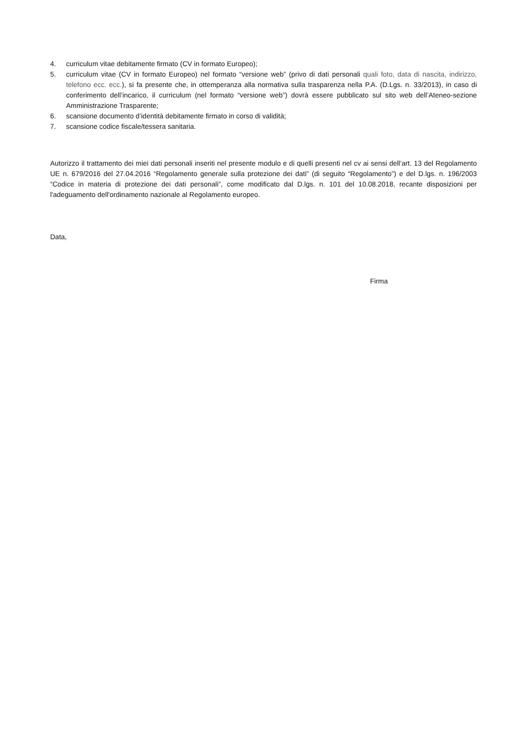4. curriculum vitae debitamente firmato (CV in formato Europeo);
5. curriculum vitae (CV in formato Europeo) nel formato “versione web” (privo di dati personali quali foto, data di nascita, indirizzo, telefono ecc. ecc.), si fa presente che, in ottemperanza alla normativa sulla trasparenza nella P.A. (D.Lgs. n. 33/2013), in caso di conferimento dell’incarico, il curriculum (nel formato “versione web”) dovrà essere pubblicato sul sito web dell’Ateneo-sezione Amministrazione Trasparente;
6. scansione documento d’identità debitamente firmato in corso di validità;
7. scansione codice fiscale/tessera sanitaria.
Autorizzo il trattamento dei miei dati personali inseriti nel presente modulo e di quelli presenti nel cv ai sensi dell’art. 13 del Regolamento UE n. 679/2016 del 27.04.2016 “Regolamento generale sulla protezione dei dati” (di seguito “Regolamento”) e del D.lgs. n. 196/2003 “Codice in materia di protezione dei dati personali”, come modificato dal D.lgs. n. 101 del 10.08.2018, recante disposizioni per l'adeguamento dell'ordinamento nazionale al Regolamento europeo.
Data,
Firma